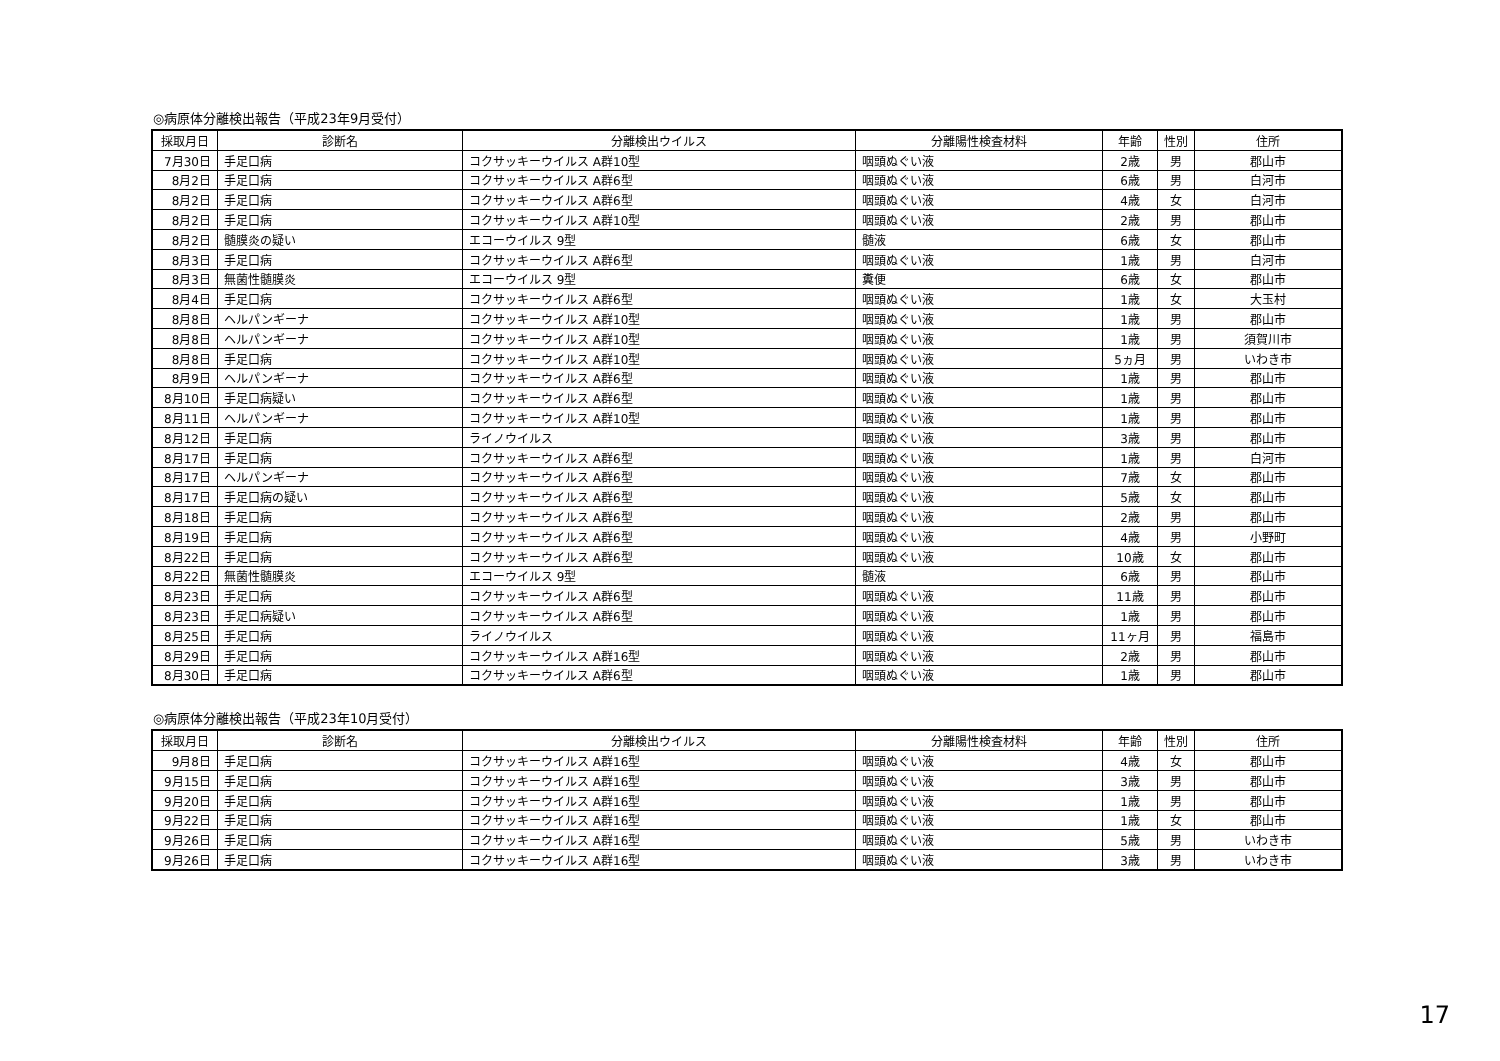◎病原体分離検出報告（平成23年9月受付）
| 採取月日 | 診断名 | 分離検出ウイルス | 分離陽性検査材料 | 年齢 | 性別 | 住所 |
| --- | --- | --- | --- | --- | --- | --- |
| 7月30日 | 手足口病 | コクサッキーウイルス A群10型 | 咽頭ぬぐい液 | 2歳 | 男 | 郡山市 |
| 8月2日 | 手足口病 | コクサッキーウイルス A群6型 | 咽頭ぬぐい液 | 6歳 | 男 | 白河市 |
| 8月2日 | 手足口病 | コクサッキーウイルス A群6型 | 咽頭ぬぐい液 | 4歳 | 女 | 白河市 |
| 8月2日 | 手足口病 | コクサッキーウイルス A群10型 | 咽頭ぬぐい液 | 2歳 | 男 | 郡山市 |
| 8月2日 | 髄膜炎の疑い | エコーウイルス 9型 | 髄液 | 6歳 | 女 | 郡山市 |
| 8月3日 | 手足口病 | コクサッキーウイルス A群6型 | 咽頭ぬぐい液 | 1歳 | 男 | 白河市 |
| 8月3日 | 無菌性髄膜炎 | エコーウイルス 9型 | 糞便 | 6歳 | 女 | 郡山市 |
| 8月4日 | 手足口病 | コクサッキーウイルス A群6型 | 咽頭ぬぐい液 | 1歳 | 女 | 大玉村 |
| 8月8日 | ヘルパンギーナ | コクサッキーウイルス A群10型 | 咽頭ぬぐい液 | 1歳 | 男 | 郡山市 |
| 8月8日 | ヘルパンギーナ | コクサッキーウイルス A群10型 | 咽頭ぬぐい液 | 1歳 | 男 | 須賀川市 |
| 8月8日 | 手足口病 | コクサッキーウイルス A群10型 | 咽頭ぬぐい液 | 5ヵ月 | 男 | いわき市 |
| 8月9日 | ヘルパンギーナ | コクサッキーウイルス A群6型 | 咽頭ぬぐい液 | 1歳 | 男 | 郡山市 |
| 8月10日 | 手足口病疑い | コクサッキーウイルス A群6型 | 咽頭ぬぐい液 | 1歳 | 男 | 郡山市 |
| 8月11日 | ヘルパンギーナ | コクサッキーウイルス A群10型 | 咽頭ぬぐい液 | 1歳 | 男 | 郡山市 |
| 8月12日 | 手足口病 | ライノウイルス | 咽頭ぬぐい液 | 3歳 | 男 | 郡山市 |
| 8月17日 | 手足口病 | コクサッキーウイルス A群6型 | 咽頭ぬぐい液 | 1歳 | 男 | 白河市 |
| 8月17日 | ヘルパンギーナ | コクサッキーウイルス A群6型 | 咽頭ぬぐい液 | 7歳 | 女 | 郡山市 |
| 8月17日 | 手足口病の疑い | コクサッキーウイルス A群6型 | 咽頭ぬぐい液 | 5歳 | 女 | 郡山市 |
| 8月18日 | 手足口病 | コクサッキーウイルス A群6型 | 咽頭ぬぐい液 | 2歳 | 男 | 郡山市 |
| 8月19日 | 手足口病 | コクサッキーウイルス A群6型 | 咽頭ぬぐい液 | 4歳 | 男 | 小野町 |
| 8月22日 | 手足口病 | コクサッキーウイルス A群6型 | 咽頭ぬぐい液 | 10歳 | 女 | 郡山市 |
| 8月22日 | 無菌性髄膜炎 | エコーウイルス 9型 | 髄液 | 6歳 | 男 | 郡山市 |
| 8月23日 | 手足口病 | コクサッキーウイルス A群6型 | 咽頭ぬぐい液 | 11歳 | 男 | 郡山市 |
| 8月23日 | 手足口病疑い | コクサッキーウイルス A群6型 | 咽頭ぬぐい液 | 1歳 | 男 | 郡山市 |
| 8月25日 | 手足口病 | ライノウイルス | 咽頭ぬぐい液 | 11ヶ月 | 男 | 福島市 |
| 8月29日 | 手足口病 | コクサッキーウイルス A群16型 | 咽頭ぬぐい液 | 2歳 | 男 | 郡山市 |
| 8月30日 | 手足口病 | コクサッキーウイルス A群6型 | 咽頭ぬぐい液 | 1歳 | 男 | 郡山市 |
◎病原体分離検出報告（平成23年10月受付）
| 採取月日 | 診断名 | 分離検出ウイルス | 分離陽性検査材料 | 年齢 | 性別 | 住所 |
| --- | --- | --- | --- | --- | --- | --- |
| 9月8日 | 手足口病 | コクサッキーウイルス A群16型 | 咽頭ぬぐい液 | 4歳 | 女 | 郡山市 |
| 9月15日 | 手足口病 | コクサッキーウイルス A群16型 | 咽頭ぬぐい液 | 3歳 | 男 | 郡山市 |
| 9月20日 | 手足口病 | コクサッキーウイルス A群16型 | 咽頭ぬぐい液 | 1歳 | 男 | 郡山市 |
| 9月22日 | 手足口病 | コクサッキーウイルス A群16型 | 咽頭ぬぐい液 | 1歳 | 女 | 郡山市 |
| 9月26日 | 手足口病 | コクサッキーウイルス A群16型 | 咽頭ぬぐい液 | 5歳 | 男 | いわき市 |
| 9月26日 | 手足口病 | コクサッキーウイルス A群16型 | 咽頭ぬぐい液 | 3歳 | 男 | いわき市 |
17